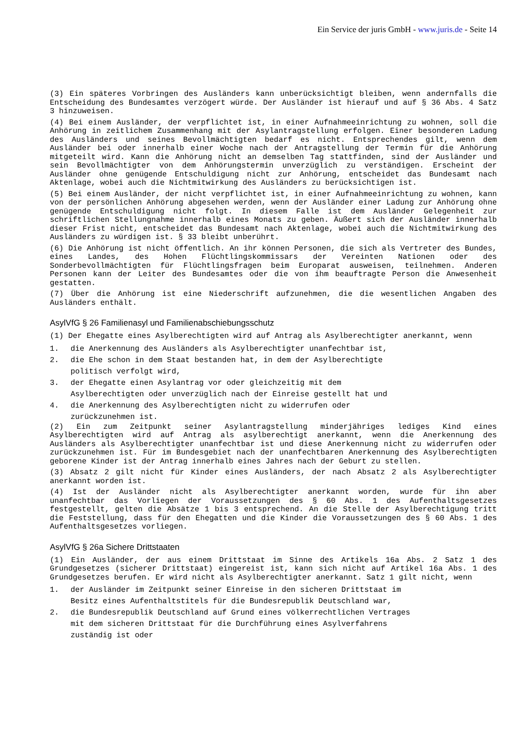Ein Service der juris GmbH - www.juris.de - Seite 14
(3) Ein späteres Vorbringen des Ausländers kann unberücksichtigt bleiben, wenn andernfalls die Entscheidung des Bundesamtes verzögert würde. Der Ausländer ist hierauf und auf § 36 Abs. 4 Satz 3 hinzuweisen.
(4) Bei einem Ausländer, der verpflichtet ist, in einer Aufnahmeeinrichtung zu wohnen, soll die Anhörung in zeitlichem Zusammenhang mit der Asylantragstellung erfolgen. Einer besonderen Ladung des Ausländers und seines Bevollmächtigten bedarf es nicht. Entsprechendes gilt, wenn dem Ausländer bei oder innerhalb einer Woche nach der Antragstellung der Termin für die Anhörung mitgeteilt wird. Kann die Anhörung nicht an demselben Tag stattfinden, sind der Ausländer und sein Bevollmächtigter von dem Anhörungstermin unverzüglich zu verständigen. Erscheint der Ausländer ohne genügende Entschuldigung nicht zur Anhörung, entscheidet das Bundesamt nach Aktenlage, wobei auch die Nichtmitwirkung des Ausländers zu berücksichtigen ist.
(5) Bei einem Ausländer, der nicht verpflichtet ist, in einer Aufnahmeeinrichtung zu wohnen, kann von der persönlichen Anhörung abgesehen werden, wenn der Ausländer einer Ladung zur Anhörung ohne genügende Entschuldigung nicht folgt. In diesem Falle ist dem Ausländer Gelegenheit zur schriftlichen Stellungnahme innerhalb eines Monats zu geben. Äußert sich der Ausländer innerhalb dieser Frist nicht, entscheidet das Bundesamt nach Aktenlage, wobei auch die Nichtmitwirkung des Ausländers zu würdigen ist. § 33 bleibt unberührt.
(6) Die Anhörung ist nicht öffentlich. An ihr können Personen, die sich als Vertreter des Bundes, eines Landes, des Hohen Flüchtlingskommissars der Vereinten Nationen oder des Sonderbevollmächtigten für Flüchtlingsfragen beim Europarat ausweisen, teilnehmen. Anderen Personen kann der Leiter des Bundesamtes oder die von ihm beauftragte Person die Anwesenheit gestatten.
(7) Über die Anhörung ist eine Niederschrift aufzunehmen, die die wesentlichen Angaben des Ausländers enthält.
AsylVfG § 26 Familienasyl und Familienabschiebungsschutz
(1) Der Ehegatte eines Asylberechtigten wird auf Antrag als Asylberechtigter anerkannt, wenn
1. die Anerkennung des Ausländers als Asylberechtigter unanfechtbar ist,
2. die Ehe schon in dem Staat bestanden hat, in dem der Asylberechtigte
politisch verfolgt wird,
3. der Ehegatte einen Asylantrag vor oder gleichzeitig mit dem
Asylberechtigten oder unverzüglich nach der Einreise gestellt hat und
4. die Anerkennung des Asylberechtigten nicht zu widerrufen oder
zurückzunehmen ist.
(2) Ein zum Zeitpunkt seiner Asylantragstellung minderjähriges lediges Kind eines Asylberechtigten wird auf Antrag als asylberechtigt anerkannt, wenn die Anerkennung des Ausländers als Asylberechtigter unanfechtbar ist und diese Anerkennung nicht zu widerrufen oder zurückzunehmen ist. Für im Bundesgebiet nach der unanfechtbaren Anerkennung des Asylberechtigten geborene Kinder ist der Antrag innerhalb eines Jahres nach der Geburt zu stellen.
(3) Absatz 2 gilt nicht für Kinder eines Ausländers, der nach Absatz 2 als Asylberechtigter anerkannt worden ist.
(4) Ist der Ausländer nicht als Asylberechtigter anerkannt worden, wurde für ihn aber unanfechtbar das Vorliegen der Voraussetzungen des § 60 Abs. 1 des Aufenthaltsgesetzes festgestellt, gelten die Absätze 1 bis 3 entsprechend. An die Stelle der Asylberechtigung tritt die Feststellung, dass für den Ehegatten und die Kinder die Voraussetzungen des § 60 Abs. 1 des Aufenthaltsgesetzes vorliegen.
AsylVfG § 26a Sichere Drittstaaten
(1) Ein Ausländer, der aus einem Drittstaat im Sinne des Artikels 16a Abs. 2 Satz 1 des Grundgesetzes (sicherer Drittstaat) eingereist ist, kann sich nicht auf Artikel 16a Abs. 1 des Grundgesetzes berufen. Er wird nicht als Asylberechtigter anerkannt. Satz 1 gilt nicht, wenn
1. der Ausländer im Zeitpunkt seiner Einreise in den sicheren Drittstaat im
Besitz eines Aufenthaltstitels für die Bundesrepublik Deutschland war,
2. die Bundesrepublik Deutschland auf Grund eines völkerrechtlichen Vertrages
mit dem sicheren Drittstaat für die Durchführung eines Asylverfahrens
zuständig ist oder